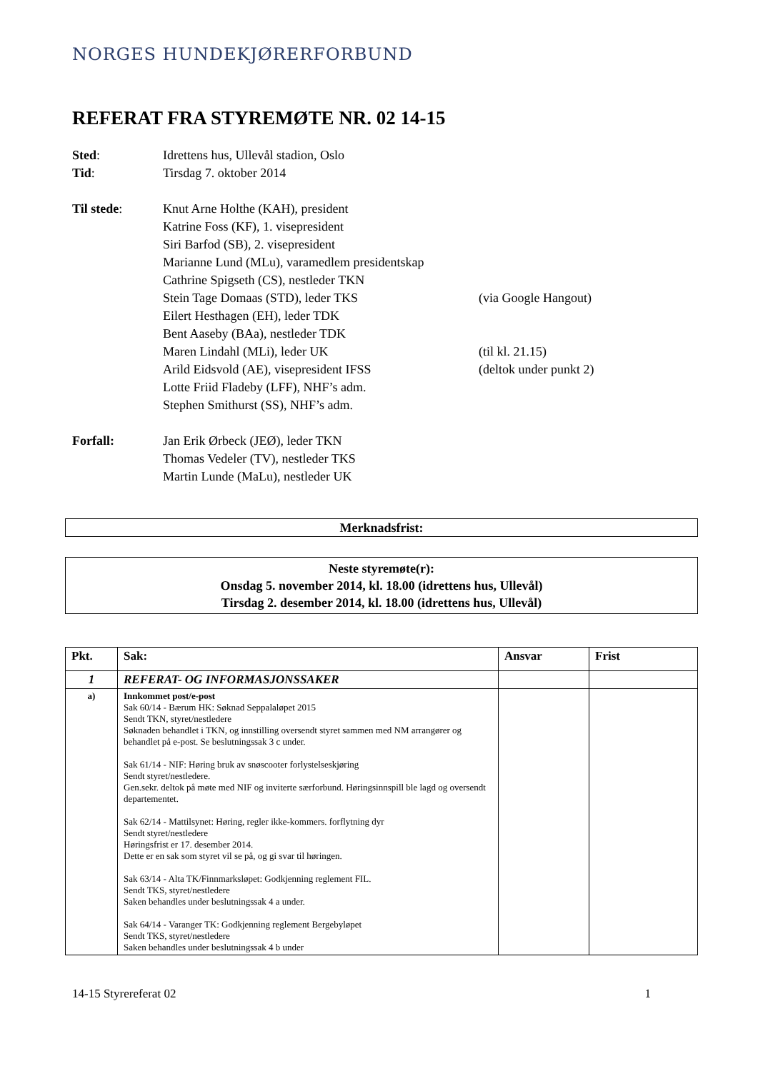NORGES HUNDEKJØRERFORBUND
REFERAT FRA STYREMØTE NR. 02 14-15
Sted: Idrettens hus, Ullevål stadion, Oslo
Tid: Tirsdag 7. oktober 2014
Til stede: Knut Arne Holthe (KAH), president
Katrine Foss (KF), 1. visepresident
Siri Barfod (SB), 2. visepresident
Marianne Lund (MLu), varamedlem presidentskap
Cathrine Spigseth (CS), nestleder TKN
Stein Tage Domaas (STD), leder TKS (via Google Hangout)
Eilert Hesthagen (EH), leder TDK
Bent Aaseby (BAa), nestleder TDK
Maren Lindahl (MLi), leder UK (til kl. 21.15)
Arild Eidsvold (AE), visepresident IFSS (deltok under punkt 2)
Lotte Friid Fladeby (LFF), NHF’s adm.
Stephen Smithurst (SS), NHF’s adm.
Forfall: Jan Erik Ørbeck (JEØ), leder TKN
Thomas Vedeler (TV), nestleder TKS
Martin Lunde (MaLu), nestleder UK
Merknadsfrist:
Neste styremøte(r):
Onsdag 5. november 2014, kl. 18.00 (idrettens hus, Ullevål)
Tirsdag 2. desember 2014, kl. 18.00 (idrettens hus, Ullevål)
| Pkt. | Sak: | Ansvar | Frist |
| --- | --- | --- | --- |
| 1 | REFERAT- OG INFORMASJONSSAKER | | |
| a) | Innkommet post/e-post Sak 60/14 - Bærum HK: Søknad Seppalaløpet 2015 Sendt TKN, styret/nestledere Søknaden behandlet i TKN, og innstilling oversendt styret sammen med NM arrangører og behandlet på e-post. Se beslutningssak 3 c under. Sak 61/14 - NIF: Høring bruk av snøscooter forlystelseskjøring Sendt styret/nestledere. Gen.sekr. deltok på møte med NIF og inviterte særforbund. Høringsinnspill ble lagd og oversendt departementet. Sak 62/14 - Mattilsynet: Høring, regler ikke-kommers. forflytning dyr Sendt styret/nestledere Høringsfrist er 17. desember 2014. Dette er en sak som styret vil se på, og gi svar til høringen. Sak 63/14 - Alta TK/Finnmarksløpet: Godkjenning reglement FIL. Sendt TKS, styret/nestledere Saken behandles under beslutningssak 4 a under. Sak 64/14 - Varanger TK: Godkjenning reglement Bergebyløpet Sendt TKS, styret/nestledere Saken behandles under beslutningssak 4 b under | | |
14-15 Styrereferat 02 1